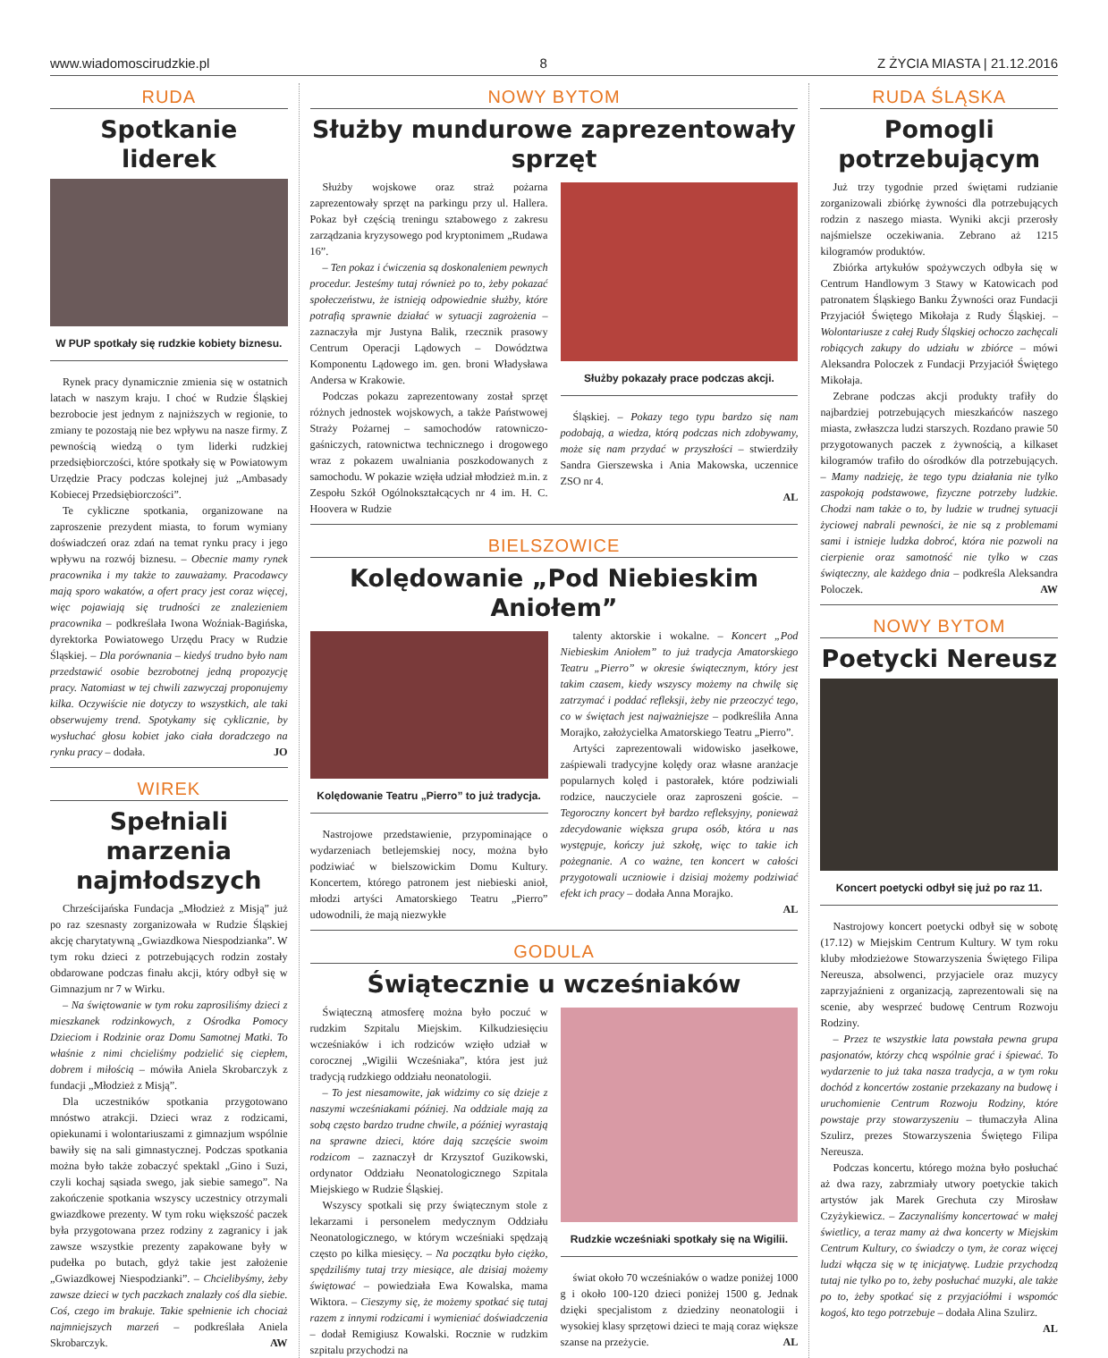www.wiadomoscirudzkie.pl 8 Z ŻYCIA MIASTA | 21.12.2016
RUDA
Spotkanie liderek
W PUP spotkały się rudzkie kobiety biznesu.
Rynek pracy dynamicznie zmienia się w ostatnich latach w naszym kraju. I choć w Rudzie Śląskiej bezrobocie jest jednym z najniższych w regionie, to zmiany te pozostają nie bez wpływu na nasze firmy. Z pewnością wiedzą o tym liderki rudzkiej przedsiębiorczości, które spotkały się w Powiatowym Urzędzie Pracy podczas kolejnej już „Ambasady Kobiecej Przedsiębiorczości”.
Te cykliczne spotkania, organizowane na zaproszenie prezydent miasta, to forum wymiany doświadczeń oraz zdań na temat rynku pracy i jego wpływu na rozwój biznesu. – Obecnie mamy rynek pracownika i my także to zauważamy. Pracodawcy mają sporo wakatów, a ofert pracy jest coraz więcej, więc pojawiają się trudności ze znalezieniem pracownika – podkreślała Iwona Woźniak-Bagińska, dyrektorka Powiatowego Urzędu Pracy w Rudzie Śląskiej. – Dla porównania – kiedyś trudno było nam przedstawić osobie bezrobotnej jedną propozycję pracy. Natomiast w tej chwili zazwyczaj proponujemy kilka. Oczywiście nie dotyczy to wszystkich, ale taki obserwujemy trend. Spotykamy się cyklicznie, by wysłuchać głosu kobiet jako ciała doradczego na rynku pracy – dodała. JO
WIREK
Spełniali marzenia najmłodszych
Chrześcijańska Fundacja „Młodzież z Misją” już po raz szesnasty zorganizowała w Rudzie Śląskiej akcję charytatywną „Gwiazdkowa Niespodzianka”. W tym roku dzieci z potrzebujących rodzin zostały obdarowane podczas finału akcji, który odbył się w Gimnazjum nr 7 w Wirku.
– Na świętowanie w tym roku zaprosiliśmy dzieci z mieszkanek rodzinkowych, z Ośrodka Pomocy Dzieciom i Rodzinie oraz Domu Samotnej Matki. To właśnie z nimi chcieliśmy podzielić się ciepłem, dobrem i miłością – mówiła Aniela Skrobarczyk z fundacji „Młodzież z Misją”.
Dla uczestników spotkania przygotowano mnóstwo atrakcji. Dzieci wraz z rodzicami, opiekunami i wolontariuszami z gimnazjum wspólnie bawiły się na sali gimnastycznej. Podczas spotkania można było także zobaczyć spektakl „Gino i Suzi, czyli kochaj sąsiada swego, jak siebie samego”. Na zakończenie spotkania wszyscy uczestnicy otrzymali gwiazdkowe prezenty. W tym roku większość paczek była przygotowana przez rodziny z zagranicy i jak zawsze wszystkie prezenty zapakowane były w pudełka po butach, gdyż takie jest założenie „Gwiazdkowej Niespodzianki”. – Chcielibyśmy, żeby zawsze dzieci w tych paczkach znalazły coś dla siebie. Coś, czego im brakuje. Takie spełnienie ich chociaż najmniejszych marzeń – podkreślała Aniela Skrobarczyk. AW
NOWY BYTOM
Służby mundurowe zaprezentowały sprzęt
Służby wojskowe oraz straż pożarna zaprezentowały sprzęt na parkingu przy ul. Hallera. Pokaz był częścią treningu sztabowego z zakresu zarządzania kryzysowego pod kryptonimem „Rudawa 16”.
– Ten pokaz i ćwiczenia są doskonaleniem pewnych procedur. Jesteśmy tutaj również po to, żeby pokazać społeczeństwu, że istnieją odpowiednie służby, które potrafią sprawnie działać w sytuacji zagrożenia – zaznaczyła mjr Justyna Balik, rzecznik prasowy Centrum Operacji Lądowych – Dowództwa Komponentu Lądowego im. gen. broni Władysława Andersa w Krakowie.
Podczas pokazu zaprezentowany został sprzęt różnych jednostek wojskowych, a także Państwowej Straży Pożarnej – samochodów ratowniczo-gaśniczych, ratownictwa technicznego i drogowego wraz z pokazem uwalniania poszkodowanych z samochodu. W pokazie wzięła udział młodzież m.in. z Zespołu Szkół Ogólnokształcących nr 4 im. H. C. Hoovera w Rudzie
Służby pokazały prace podczas akcji.
Śląskiej. – Pokazy tego typu bardzo się nam podobają, a wiedza, którą podczas nich zdobywamy, może się nam przydać w przyszłości – stwierdziły Sandra Gierszewska i Ania Makowska, uczennice ZSO nr 4.
AL
BIELSZOWICE
Kolędowanie „Pod Niebieskim Aniołem”
Kolędowanie Teatru „Pierro” to już tradycja.
Nastrojowe przedstawienie, przypominające o wydarzeniach betlejemskiej nocy, można było podziwiać w bielszowickim Domu Kultury. Koncertem, którego patronem jest niebieski anioł, młodzi artyści Amatorskiego Teatru „Pierro” udowodnili, że mają niezwykłe
talenty aktorskie i wokalne. – Koncert „Pod Niebieskim Aniołem” to już tradycja Amatorskiego Teatru „Pierro” w okresie świątecznym, który jest takim czasem, kiedy wszyscy możemy na chwilę się zatrzymać i poddać refleksji, żeby nie przeoczyć tego, co w świętach jest najważniejsze – podkreśliła Anna Morajko, założycielka Amatorskiego Teatru „Pierro”.
Artyści zaprezentowali widowisko jasełkowe, zaśpiewali tradycyjne kolędy oraz własne aranżacje popularnych kolęd i pastorałek, które podziwiali rodzice, nauczyciele oraz zaproszeni goście. – Tegoroczny koncert był bardzo refleksyjny, ponieważ zdecydowanie większa grupa osób, która u nas występuje, kończy już szkołę, więc to takie ich pożegnanie. A co ważne, ten koncert w całości przygotowali uczniowie i dzisiaj możemy podziwiać efekt ich pracy – dodała Anna Morajko.
AL
GODULA
Świątecznie u wcześniaków
Świąteczną atmosferę można było poczuć w rudzkim Szpitalu Miejskim. Kilkudziesięciu wcześniaków i ich rodziców wzięło udział w corocznej „Wigilii Wcześniaka”, która jest już tradycją rudzkiego oddziału neonatologii.
– To jest niesamowite, jak widzimy co się dzieje z naszymi wcześniakami później. Na oddziale mają za sobą często bardzo trudne chwile, a później wyrastają na sprawne dzieci, które dają szczęście swoim rodzicom – zaznaczył dr Krzysztof Guzikowski, ordynator Oddziału Neonatologicznego Szpitala Miejskiego w Rudzie Śląskiej.
Wszyscy spotkali się przy świątecznym stole z lekarzami i personelem medycznym Oddziału Neonatologicznego, w którym wcześniaki spędzają często po kilka miesięcy. – Na początku było ciężko, spędziliśmy tutaj trzy miesiące, ale dzisiaj możemy świętować – powiedziała Ewa Kowalska, mama Wiktora. – Cieszymy się, że możemy spotkać się tutaj razem z innymi rodzicami i wymieniać doświadczenia – dodał Remigiusz Kowalski. Rocznie w rudzkim szpitalu przychodzi na
Rudzkie wcześniaki spotkały się na Wigilii.
świat około 70 wcześniaków o wadze poniżej 1000 g i około 100-120 dzieci poniżej 1500 g. Jednak dzięki specjalistom z dziedziny neonatologii i wysokiej klasy sprzętowi dzieci te mają coraz większe szanse na przeżycie. AL
RUDA ŚLĄSKA
Pomogli potrzebującym
Już trzy tygodnie przed świętami rudzianie zorganizowali zbiórkę żywności dla potrzebujących rodzin z naszego miasta. Wyniki akcji przerosły najśmielsze oczekiwania. Zebrano aż 1215 kilogramów produktów.
Zbiórka artykułów spożywczych odbyła się w Centrum Handlowym 3 Stawy w Katowicach pod patronatem Śląskiego Banku Żywności oraz Fundacji Przyjaciół Świętego Mikołaja z Rudy Śląskiej. – Wolontariusze z całej Rudy Śląskiej ochoczo zachęcali robiących zakupy do udziału w zbiórce – mówi Aleksandra Poloczek z Fundacji Przyjaciół Świętego Mikołaja.
Zebrane podczas akcji produkty trafiły do najbardziej potrzebujących mieszkańców naszego miasta, zwłaszcza ludzi starszych. Rozdano prawie 50 przygotowanych paczek z żywnością, a kilkaset kilogramów trafiło do ośrodków dla potrzebujących. – Mamy nadzieję, że tego typu działania nie tylko zaspokoją podstawowe, fizyczne potrzeby ludzkie. Chodzi nam także o to, by ludzie w trudnej sytuacji życiowej nabrali pewności, że nie są z problemami sami i istnieje ludzka dobroć, która nie pozwoli na cierpienie oraz samotność nie tylko w czas świąteczny, ale każdego dnia – podkreśla Aleksandra Poloczek. AW
NOWY BYTOM
Poetycki Nereusz
Koncert poetycki odbył się już po raz 11.
Nastrojowy koncert poetycki odbył się w sobotę (17.12) w Miejskim Centrum Kultury. W tym roku kluby młodzieżowe Stowarzyszenia Świętego Filipa Nereusza, absolwenci, przyjaciele oraz muzycy zaprzyjaźnieni z organizacją, zaprezentowali się na scenie, aby wesprzeć budowę Centrum Rozwoju Rodziny.
– Przez te wszystkie lata powstała pewna grupa pasjonatów, którzy chcą wspólnie grać i śpiewać. To wydarzenie to już taka nasza tradycja, a w tym roku dochód z koncertów zostanie przekazany na budowę i uruchomienie Centrum Rozwoju Rodziny, które powstaje przy stowarzyszeniu – tłumaczyła Alina Szulirz, prezes Stowarzyszenia Świętego Filipa Nereusza.
Podczas koncertu, którego można było posłuchać aż dwa razy, zabrzmiały utwory poetyckie takich artystów jak Marek Grechuta czy Mirosław Czyżykiewicz. – Zaczynaliśmy koncertować w małej świetlicy, a teraz mamy aż dwa koncerty w Miejskim Centrum Kultury, co świadczy o tym, że coraz więcej ludzi włącza się w tę inicjatywę. Ludzie przychodzą tutaj nie tylko po to, żeby posłuchać muzyki, ale także po to, żeby spotkać się z przyjaciółmi i wspomóc kogoś, kto tego potrzebuje – dodała Alina Szulirz. AL